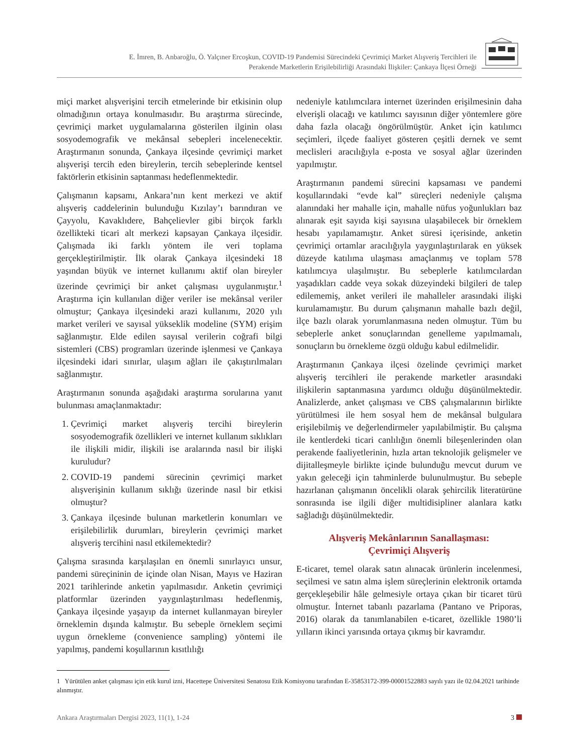E. İmren, B. Anbaroğlu, Ö. Yalçıner Ercoşkun, COVID-19 Pandemisi Sürecindeki Çevrimiçi Market Alışveriş Tercihleri ile
Perakende Marketlerin Erişilebilirliği Arasındaki İlişkiler: Çankaya İlçesi Örneği
miçi market alışverişini tercih etmelerinde bir etkisinin olup olmadığının ortaya konulmasıdır. Bu araştırma sürecinde, çevrimiçi market uygulamalarına gösterilen ilginin olası sosyodemografik ve mekânsal sebepleri incelenecektir. Araştırmanın sonunda, Çankaya ilçesinde çevrimiçi market alışverişi tercih eden bireylerin, tercih sebeplerinde kentsel faktörlerin etkisinin saptanması hedeflenmektedir.
Çalışmanın kapsamı, Ankara’nın kent merkezi ve aktif alışveriş caddelerinin bulunduğu Kızılay’ı barındıran ve Çayyolu, Kavaklıdere, Bahçelievler gibi birçok farklı özellikteki ticari alt merkezi kapsayan Çankaya ilçesidir. Çalışmada iki farklı yöntem ile veri toplama gerçekleştirilmiştir. İlk olarak Çankaya ilçesindeki 18 yaşından büyük ve internet kullanımı aktif olan bireyler üzerinde çevrimiçi bir anket çalışması uygulanmıştır.<sup>1</sup> Araştırma için kullanılan diğer veriler ise mekânsal veriler olmuştur; Çankaya ilçesindeki arazi kullanımı, 2020 yılı market verileri ve sayısal yükseklik modeline (SYM) erişim sağlanmıştır. Elde edilen sayısal verilerin coğrafi bilgi sistemleri (CBS) programları üzerinde işlenmesi ve Çankaya ilçesindeki idari sınırlar, ulaşım ağları ile çakıştırılmaları sağlanmıştır.
Araştırmanın sonunda aşağıdaki araştırma sorularına yanıt bulunması amaçlanmaktadır:
1. Çevrimiçi market alışveriş tercihi bireylerin sosyodemografik özellikleri ve internet kullanım sıklıkları ile ilişkili midir, ilişkili ise aralarında nasıl bir ilişki kuruludur?
2. COVID-19 pandemi sürecinin çevrimiçi market alışverişinin kullanım sıklığı üzerinde nasıl bir etkisi olmuştur?
3. Çankaya ilçesinde bulunan marketlerin konumları ve erişilebilirlik durumları, bireylerin çevrimiçi market alışveriş tercihini nasıl etkilemektedir?
Çalışma sırasında karşılaşılan en önemli sınırlayıcı unsur, pandemi süreçininin de içinde olan Nisan, Mayıs ve Haziran 2021 tarihlerinde anketin yapılmasıdır. Anketin çevrimiçi platformlar üzerinden yaygınlaştırılması hedeflenmiş, Çankaya ilçesinde yaşayıp da internet kullanmayan bireyler örneklemin dışında kalmıştır. Bu sebeple örneklem seçimi uygun örnekleme (convenience sampling) yöntemi ile yapılmış, pandemi koşullarının kısıtlılığı
nedeniyle katılımcılara internet üzerinden erişilmesinin daha elverişli olacağı ve katılımcı sayısının diğer yöntemlere göre daha fazla olacağı öngörülmüştür. Anket için katılımcı seçimleri, ilçede faaliyet gösteren çeşitli dernek ve semt meclisleri aracılığıyla e-posta ve sosyal ağlar üzerinden yapılmıştır.
Araştırmanın pandemi sürecini kapsaması ve pandemi koşullarındaki “evde kal” süreçleri nedeniyle çalışma alanındaki her mahalle için, mahalle nüfus yoğunlukları baz alınarak eşit sayıda kişi sayısına ulaşabilecek bir örneklem hesabı yapılamamıştır. Anket süresi içerisinde, anketin çevrimiçi ortamlar aracılığıyla yaygınlaştırılarak en yüksek düzeyde katılıma ulaşması amaçlanmış ve toplam 578 katılımcıya ulaşılmıştır. Bu sebeplerle katılımcılardan yaşadıkları cadde veya sokak düzeyindeki bilgileri de talep edilememiş, anket verileri ile mahalleler arasındaki ilişki kurulamamıştır. Bu durum çalışmanın mahalle bazlı değil, ilçe bazlı olarak yorumlanmasına neden olmuştur. Tüm bu sebeplerle anket sonuçlarından genelleme yapılmamalı, sonuçların bu örnekleme özgü olduğu kabul edilmelidir.
Araştırmanın Çankaya ilçesi özelinde çevrimiçi market alışveriş tercihleri ile perakende marketler arasındaki ilişkilerin saptanmasına yardımcı olduğu düşünülmektedir. Analizlerde, anket çalışması ve CBS çalışmalarının birlikte yürütülmesi ile hem sosyal hem de mekânsal bulgulara erişilebilmiş ve değerlendirmeler yapılabilmiştir. Bu çalışma ile kentlerdeki ticari canlılığın önemli bileşenlerinden olan perakende faaliyetlerinin, hızla artan teknolojik gelişmeler ve dijitalleşmeyle birlikte içinde bulunduğu mevcut durum ve yakın geleceği için tahminlerde bulunulmuştur. Bu sebeple hazırlanan çalışmanın öncelikli olarak şehircilik literatürüne sonrasında ise ilgili diğer multidisipliner alanlara katkı sağladığı düşünülmektedir.
Alışveriş Mekânlarının Sanallaşması:
Çevrimiçi Alışveriş
E-ticaret, temel olarak satın alınacak ürünlerin incelenmesi, seçilmesi ve satın alma işlem süreçlerinin elektronik ortamda gerçekleşebilir hâle gelmesiyle ortaya çıkan bir ticaret türü olmuştur. İnternet tabanlı pazarlama (Pantano ve Priporas, 2016) olarak da tanımlanabilen e-ticaret, özellikle 1980’li yılların ikinci yarısında ortaya çıkmış bir kavramdır.
1 Yürütülen anket çalışması için etik kurul izni, Hacettepe Üniversitesi Senatosu Etik Komisyonu tarafından E-35853172-399-00001522883 sayılı yazı ile 02.04.2021 tarihinde alınmıştır.
Ankara Araştırmaları Dergisi 2023, 11(1), 1-24 3